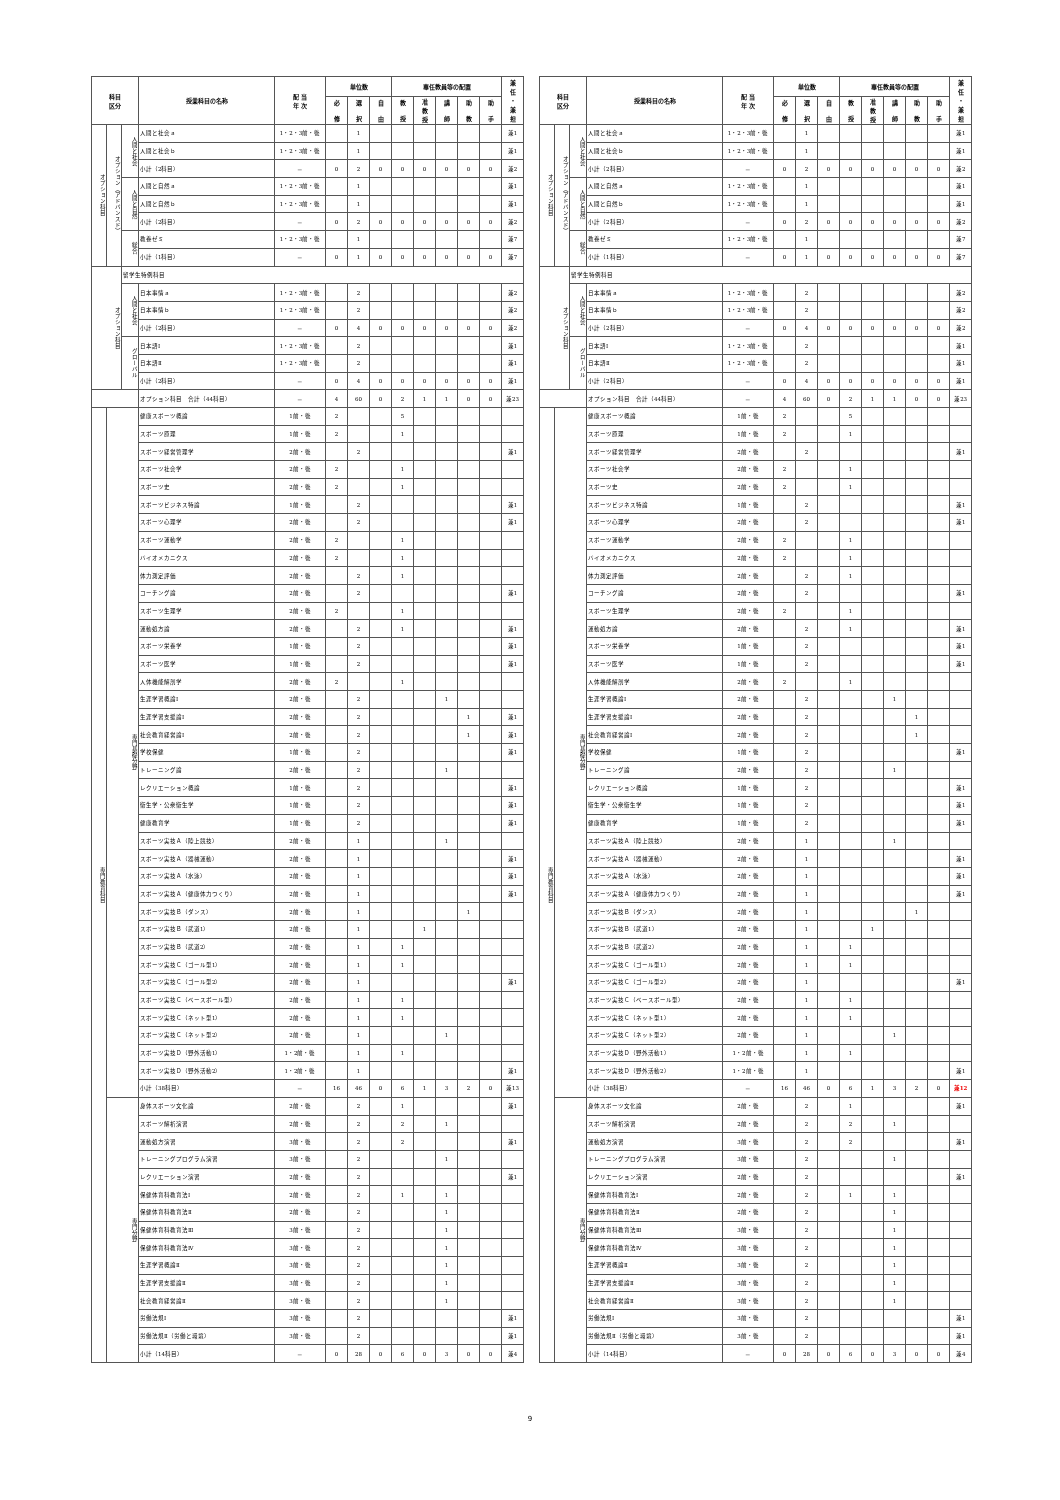| 科目 区分 | | | 授業科目の名称 | 配 当 年 次 | 単位数 | | | 専任教員等の配置 | | | | | 兼 任 ・ 兼 担 |
| --- | --- | --- | --- | --- | --- | --- | --- | --- | --- | --- | --- | --- | --- |
| | | | | | 必 修 | 選 択 | 自 由 | 教 授 | 准 教 授 | 講 師 | 助 教 | 助 手 | |
| オプション科目 | オプション（アドバンスド） | 人間と社会 | 人間と社会ａ | 1・2・3前・後 | | 1 | | | | | | | 兼1 |
| | | | 人間と社会ｂ | 1・2・3前・後 | | 1 | | | | | | | 兼1 |
| | | | 小計（2科目） | － | 0 | 2 | 0 | 0 | 0 | 0 | 0 | 0 | 兼2 |
| | | 人間と自然 | 人間と自然ａ | 1・2・3前・後 | | 1 | | | | | | | 兼1 |
| | | | 人間と自然ｂ | 1・2・3前・後 | | 1 | | | | | | | 兼1 |
| | | | 小計（2科目） | － | 0 | 2 | 0 | 0 | 0 | 0 | 0 | 0 | 兼2 |
| | | 総合 | 教養ゼミ | 1・2・3前・後 | | 1 | | | | | | | 兼7 |
| | | | 小計（1科目） | － | 0 | 1 | 0 | 0 | 0 | 0 | 0 | 0 | 兼7 |
| オプション科目 | | 留学生特例科目 | | | | | | | | | | | |
| | | 人間と社会 | 日本事情ａ | 1・2・3前・後 | | 2 | | | | | | | 兼2 |
| | | | 日本事情ｂ | 1・2・3前・後 | | 2 | | | | | | | 兼2 |
| | | | 小計（2科目） | － | 0 | 4 | 0 | 0 | 0 | 0 | 0 | 0 | 兼2 |
| | | グローバル | 日本語Ⅰ | 1・2・3前・後 | | 2 | | | | | | | 兼1 |
| | | | 日本語Ⅱ | 1・2・3前・後 | | 2 | | | | | | | 兼1 |
| | | | 小計（2科目） | － | 0 | 4 | 0 | 0 | 0 | 0 | 0 | 0 | 兼1 |
| | | | オプション科目 合計（44科目） | － | 4 | 60 | 0 | 2 | 1 | 1 | 0 | 0 | 兼23 |
| 専門教育科目 | 専門基礎分野 | | 健康スポーツ概論 | 1前・後 | 2 | | | 5 | | | | | |
| | | | スポーツ原理 | 1前・後 | 2 | | | 1 | | | | | |
| | | | スポーツ経営管理学 | 2前・後 | | 2 | | | | | | | 兼1 |
| | | | スポーツ社会学 | 2前・後 | 2 | | | 1 | | | | | |
| | | | スポーツ史 | 2前・後 | 2 | | | 1 | | | | | |
| | | | スポーツビジネス特論 | 1前・後 | | 2 | | | | | | | 兼1 |
| | | | スポーツ心理学 | 2前・後 | | 2 | | | | | | | 兼1 |
| | | | スポーツ運動学 | 2前・後 | 2 | | | 1 | | | | | |
| | | | バイオメカニクス | 2前・後 | 2 | | | 1 | | | | | |
| | | | 体力測定評価 | 2前・後 | | 2 | | 1 | | | | | |
| | | | コーチング論 | 2前・後 | | 2 | | | | | | | 兼1 |
| | | | スポーツ生理学 | 2前・後 | 2 | | | 1 | | | | | |
| | | | 運動処方論 | 2前・後 | | 2 | | 1 | | | | | 兼1 |
| | | | スポーツ栄養学 | 1前・後 | | 2 | | | | | | | 兼1 |
| | | | スポーツ医学 | 1前・後 | | 2 | | | | | | | 兼1 |
| | | | 人体機能解剖学 | 2前・後 | 2 | | | 1 | | | | | |
| | | | 生涯学習概論Ⅰ | 2前・後 | | 2 | | | | 1 | | | |
| | | | 生涯学習支援論Ⅰ | 2前・後 | | 2 | | | | | 1 | | 兼1 |
| | | | 社会教育経営論Ⅰ | 2前・後 | | 2 | | | | | 1 | | 兼1 |
| | | | 学校保健 | 1前・後 | | 2 | | | | | | | 兼1 |
| | | | トレーニング論 | 2前・後 | | 2 | | | | 1 | | | |
| | | | レクリエーション概論 | 1前・後 | | 2 | | | | | | | 兼1 |
| | | | 衛生学・公衆衛生学 | 1前・後 | | 2 | | | | | | | 兼1 |
| | | | 健康教育学 | 1前・後 | | 2 | | | | | | | 兼1 |
| | | | スポーツ実技Ａ（陸上競技） | 2前・後 | | 1 | | | | 1 | | | |
| | | | スポーツ実技Ａ（器械運動） | 2前・後 | | 1 | | | | | | | 兼1 |
| | | | スポーツ実技Ａ（水泳） | 2前・後 | | 1 | | | | | | | 兼1 |
| | | | スポーツ実技Ａ（健康体力つくり） | 2前・後 | | 1 | | | | | | | 兼1 |
| | | | スポーツ実技Ｂ（ダンス） | 2前・後 | | 1 | | | | | 1 | | |
| | | | スポーツ実技Ｂ（武道1） | 2前・後 | | 1 | | | 1 | | | | |
| | | | スポーツ実技Ｂ（武道2） | 2前・後 | | 1 | | 1 | | | | | |
| | | | スポーツ実技Ｃ（ゴール型1） | 2前・後 | | 1 | | 1 | | | | | |
| | | | スポーツ実技Ｃ（ゴール型2） | 2前・後 | | 1 | | | | | | | 兼1 |
| | | | スポーツ実技Ｃ（ベースボール型） | 2前・後 | | 1 | | 1 | | | | | |
| | | | スポーツ実技Ｃ（ネット型1） | 2前・後 | | 1 | | 1 | | | | | |
| | | | スポーツ実技Ｃ（ネット型2） | 2前・後 | | 1 | | | | 1 | | | |
| | | | スポーツ実技Ｄ（野外活動1） | 1・2前・後 | | 1 | | 1 | | | | | |
| | | | スポーツ実技Ｄ（野外活動2） | 1・2前・後 | | 1 | | | | | | | 兼1 |
| | | | 小計（38科目） | － | 16 | 46 | 0 | 6 | 1 | 3 | 2 | 0 | 兼13 |
| | 専門分野 | | 身体スポーツ文化論 | 2前・後 | | 2 | | 1 | | | | | 兼1 |
| | | | スポーツ解析演習 | 2前・後 | | 2 | | 2 | | 1 | | | |
| | | | 運動処方演習 | 3前・後 | | 2 | | 2 | | | | | 兼1 |
| | | | トレーニングプログラム演習 | 3前・後 | | 2 | | | | 1 | | | |
| | | | レクリエーション演習 | 2前・後 | | 2 | | | | | | | 兼1 |
| | | | 保健体育科教育法Ⅰ | 2前・後 | | 2 | | 1 | | 1 | | | |
| | | | 保健体育科教育法Ⅱ | 2前・後 | | 2 | | | | 1 | | | |
| | | | 保健体育科教育法Ⅲ | 3前・後 | | 2 | | | | 1 | | | |
| | | | 保健体育科教育法Ⅳ | 3前・後 | | 2 | | | | 1 | | | |
| | | | 生涯学習概論Ⅱ | 3前・後 | | 2 | | | | 1 | | | |
| | | | 生涯学習支援論Ⅱ | 3前・後 | | 2 | | | | 1 | | | |
| | | | 社会教育経営論Ⅱ | 3前・後 | | 2 | | | | 1 | | | |
| | | | 労働法規Ⅰ | 3前・後 | | 2 | | | | | | | 兼1 |
| | | | 労働法規Ⅱ（労働と環境） | 3前・後 | | 2 | | | | | | | 兼1 |
| | | | 小計（14科目） | － | 0 | 28 | 0 | 6 | 0 | 3 | 0 | 0 | 兼4 |
| 科目 区分 | | | 授業科目の名称 | 配 当 年 次 | 単位数 | | | 専任教員等の配置 | | | | | 兼 任 ・ 兼 担 |
| --- | --- | --- | --- | --- | --- | --- | --- | --- | --- | --- | --- | --- | --- |
| | | | | | 必 修 | 選 択 | 自 由 | 教 授 | 准 教 授 | 講 師 | 助 教 | 助 手 | |
| オプション科目 | オプション（アドバンスド） | 人間と社会 | 人間と社会ａ | 1・2・3前・後 | | 1 | | | | | | | 兼1 |
| | | | 人間と社会ｂ | 1・2・3前・後 | | 1 | | | | | | | 兼1 |
| | | | 小計（2科目） | － | 0 | 2 | 0 | 0 | 0 | 0 | 0 | 0 | 兼2 |
| | | 人間と自然 | 人間と自然ａ | 1・2・3前・後 | | 1 | | | | | | | 兼1 |
| | | | 人間と自然ｂ | 1・2・3前・後 | | 1 | | | | | | | 兼1 |
| | | | 小計（2科目） | － | 0 | 2 | 0 | 0 | 0 | 0 | 0 | 0 | 兼2 |
| | | 総合 | 教養ゼミ | 1・2・3前・後 | | 1 | | | | | | | 兼7 |
| | | | 小計（1科目） | － | 0 | 1 | 0 | 0 | 0 | 0 | 0 | 0 | 兼7 |
| オプション科目 | | 留学生特例科目 | | | | | | | | | | | |
| | | 人間と社会 | 日本事情ａ | 1・2・3前・後 | | 2 | | | | | | | 兼2 |
| | | | 日本事情ｂ | 1・2・3前・後 | | 2 | | | | | | | 兼2 |
| | | | 小計（2科目） | － | 0 | 4 | 0 | 0 | 0 | 0 | 0 | 0 | 兼2 |
| | | グローバル | 日本語Ⅰ | 1・2・3前・後 | | 2 | | | | | | | 兼1 |
| | | | 日本語Ⅱ | 1・2・3前・後 | | 2 | | | | | | | 兼1 |
| | | | 小計（2科目） | － | 0 | 4 | 0 | 0 | 0 | 0 | 0 | 0 | 兼1 |
| | | | オプション科目 合計（44科目） | － | 4 | 60 | 0 | 2 | 1 | 1 | 0 | 0 | 兼23 |
| 専門教育科目 | 専門基礎分野 | | 健康スポーツ概論 | 1前・後 | 2 | | | 5 | | | | | |
| | | | スポーツ原理 | 1前・後 | 2 | | | 1 | | | | | |
| | | | スポーツ経営管理学 | 2前・後 | | 2 | | | | | | | 兼1 |
| | | | スポーツ社会学 | 2前・後 | 2 | | | 1 | | | | | |
| | | | スポーツ史 | 2前・後 | 2 | | | 1 | | | | | |
| | | | スポーツビジネス特論 | 1前・後 | | 2 | | | | | | | 兼1 |
| | | | スポーツ心理学 | 2前・後 | | 2 | | | | | | | 兼1 |
| | | | スポーツ運動学 | 2前・後 | 2 | | | 1 | | | | | |
| | | | バイオメカニクス | 2前・後 | 2 | | | 1 | | | | | |
| | | | 体力測定評価 | 2前・後 | | 2 | | 1 | | | | | |
| | | | コーチング論 | 2前・後 | | 2 | | | | | | | 兼1 |
| | | | スポーツ生理学 | 2前・後 | 2 | | | 1 | | | | | |
| | | | 運動処方論 | 2前・後 | | 2 | | 1 | | | | | 兼1 |
| | | | スポーツ栄養学 | 1前・後 | | 2 | | | | | | | 兼1 |
| | | | スポーツ医学 | 1前・後 | | 2 | | | | | | | 兼1 |
| | | | 人体機能解剖学 | 2前・後 | 2 | | | 1 | | | | | |
| | | | 生涯学習概論Ⅰ | 2前・後 | | 2 | | | | 1 | | | |
| | | | 生涯学習支援論Ⅰ | 2前・後 | | 2 | | | | | 1 | | |
| | | | 社会教育経営論Ⅰ | 2前・後 | | 2 | | | | | 1 | | |
| | | | 学校保健 | 1前・後 | | 2 | | | | | | | 兼1 |
| | | | トレーニング論 | 2前・後 | | 2 | | | | 1 | | | |
| | | | レクリエーション概論 | 1前・後 | | 2 | | | | | | | 兼1 |
| | | | 衛生学・公衆衛生学 | 1前・後 | | 2 | | | | | | | 兼1 |
| | | | 健康教育学 | 1前・後 | | 2 | | | | | | | 兼1 |
| | | | スポーツ実技Ａ（陸上競技） | 2前・後 | | 1 | | | | 1 | | | |
| | | | スポーツ実技Ａ（器械運動） | 2前・後 | | 1 | | | | | | | 兼1 |
| | | | スポーツ実技Ａ（水泳） | 2前・後 | | 1 | | | | | | | 兼1 |
| | | | スポーツ実技Ａ（健康体力つくり） | 2前・後 | | 1 | | | | | | | 兼1 |
| | | | スポーツ実技Ｂ（ダンス） | 2前・後 | | 1 | | | | | 1 | | |
| | | | スポーツ実技Ｂ（武道1） | 2前・後 | | 1 | | | 1 | | | | |
| | | | スポーツ実技Ｂ（武道2） | 2前・後 | | 1 | | 1 | | | | | |
| | | | スポーツ実技Ｃ（ゴール型1） | 2前・後 | | 1 | | 1 | | | | | |
| | | | スポーツ実技Ｃ（ゴール型2） | 2前・後 | | 1 | | | | | | | 兼1 |
| | | | スポーツ実技Ｃ（ベースボール型） | 2前・後 | | 1 | | 1 | | | | | |
| | | | スポーツ実技Ｃ（ネット型1） | 2前・後 | | 1 | | 1 | | | | | |
| | | | スポーツ実技Ｃ（ネット型2） | 2前・後 | | 1 | | | | 1 | | | |
| | | | スポーツ実技Ｄ（野外活動1） | 1・2前・後 | | 1 | | 1 | | | | | |
| | | | スポーツ実技Ｄ（野外活動2） | 1・2前・後 | | 1 | | | | | | | 兼1 |
| | | | 小計（38科目） | － | 16 | 46 | 0 | 6 | 1 | 3 | 2 | 0 | 兼12 |
| | 専門分野 | | 身体スポーツ文化論 | 2前・後 | | 2 | | 1 | | | | | 兼1 |
| | | | スポーツ解析演習 | 2前・後 | | 2 | | 2 | | 1 | | | |
| | | | 運動処方演習 | 3前・後 | | 2 | | 2 | | | | | 兼1 |
| | | | トレーニングプログラム演習 | 3前・後 | | 2 | | | | 1 | | | |
| | | | レクリエーション演習 | 2前・後 | | 2 | | | | | | | 兼1 |
| | | | 保健体育科教育法Ⅰ | 2前・後 | | 2 | | 1 | | 1 | | | |
| | | | 保健体育科教育法Ⅱ | 2前・後 | | 2 | | | | 1 | | | |
| | | | 保健体育科教育法Ⅲ | 3前・後 | | 2 | | | | 1 | | | |
| | | | 保健体育科教育法Ⅳ | 3前・後 | | 2 | | | | 1 | | | |
| | | | 生涯学習概論Ⅱ | 3前・後 | | 2 | | | | 1 | | | |
| | | | 生涯学習支援論Ⅱ | 3前・後 | | 2 | | | | 1 | | | |
| | | | 社会教育経営論Ⅱ | 3前・後 | | 2 | | | | 1 | | | |
| | | | 労働法規Ⅰ | 3前・後 | | 2 | | | | | | | 兼1 |
| | | | 労働法規Ⅱ（労働と環境） | 3前・後 | | 2 | | | | | | | 兼1 |
| | | | 小計（14科目） | － | 0 | 28 | 0 | 6 | 0 | 3 | 0 | 0 | 兼4 |
9